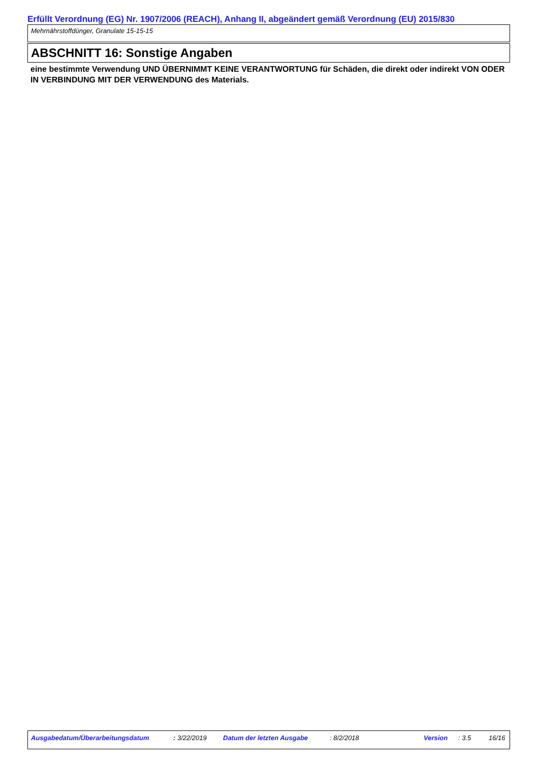Erfüllt Verordnung (EG) Nr. 1907/2006 (REACH), Anhang II, abgeändert gemäß Verordnung (EU) 2015/830
Mehrnährstoffdünger, Granulate 15-15-15
ABSCHNITT 16: Sonstige Angaben
eine bestimmte Verwendung UND ÜBERNIMMT KEINE VERANTWORTUNG für Schäden, die direkt oder indirekt VON ODER IN VERBINDUNG MIT DER VERWENDUNG des Materials.
Ausgabedatum/Überarbeitungsdatum : 3/22/2019 Datum der letzten Ausgabe : 8/2/2018 Version : 3.5 16/16